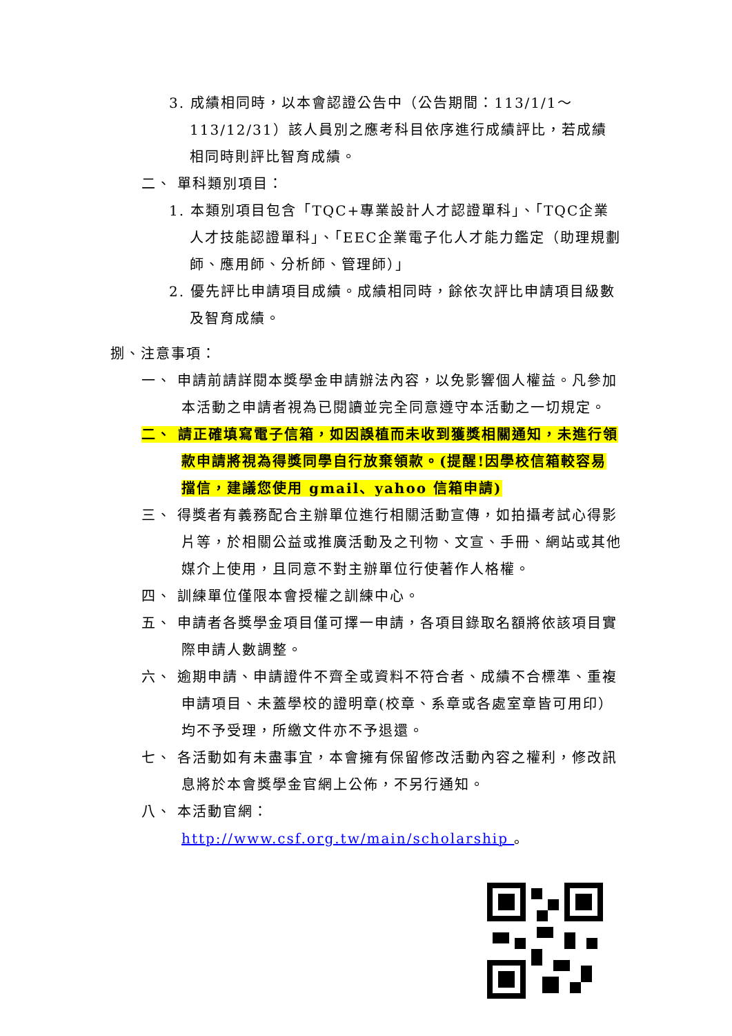3. 成績相同時，以本會認證公告中（公告期間：113/1/1～113/12/31）該人員別之應考科目依序進行成績評比，若成績相同時則評比智育成績。
二、 單科類別項目：
1. 本類別項目包含「TQC+專業設計人才認證單科」、「TQC企業人才技能認證單科」、「EEC企業電子化人才能力鑑定（助理規劃師、應用師、分析師、管理師）」
2. 優先評比申請項目成績。成績相同時，餘依次評比申請項目級數及智育成績。
捌、注意事項：
一、 申請前請詳閱本獎學金申請辦法內容，以免影響個人權益。凡參加本活動之申請者視為已閱讀並完全同意遵守本活動之一切規定。
二、 請正確填寫電子信箱，如因誤植而未收到獲獎相關通知，未進行領款申請將視為得獎同學自行放棄領款。(提醒!因學校信箱較容易擋信，建議您使用 gmail、yahoo 信箱申請)
三、 得獎者有義務配合主辦單位進行相關活動宣傳，如拍攝考試心得影片等，於相關公益或推廣活動及之刊物、文宣、手冊、網站或其他媒介上使用，且同意不對主辦單位行使著作人格權。
四、 訓練單位僅限本會授權之訓練中心。
五、 申請者各獎學金項目僅可擇一申請，各項目錄取名額將依該項目實際申請人數調整。
六、 逾期申請、申請證件不齊全或資料不符合者、成績不合標準、重複申請項目、未蓋學校的證明章(校章、系章或各處室章皆可用印）均不予受理，所繳文件亦不予退還。
七、 各活動如有未盡事宜，本會擁有保留修改活動內容之權利，修改訊息將於本會獎學金官網上公佈，不另行通知。
八、 本活動官網：
http://www.csf.org.tw/main/scholarship 。